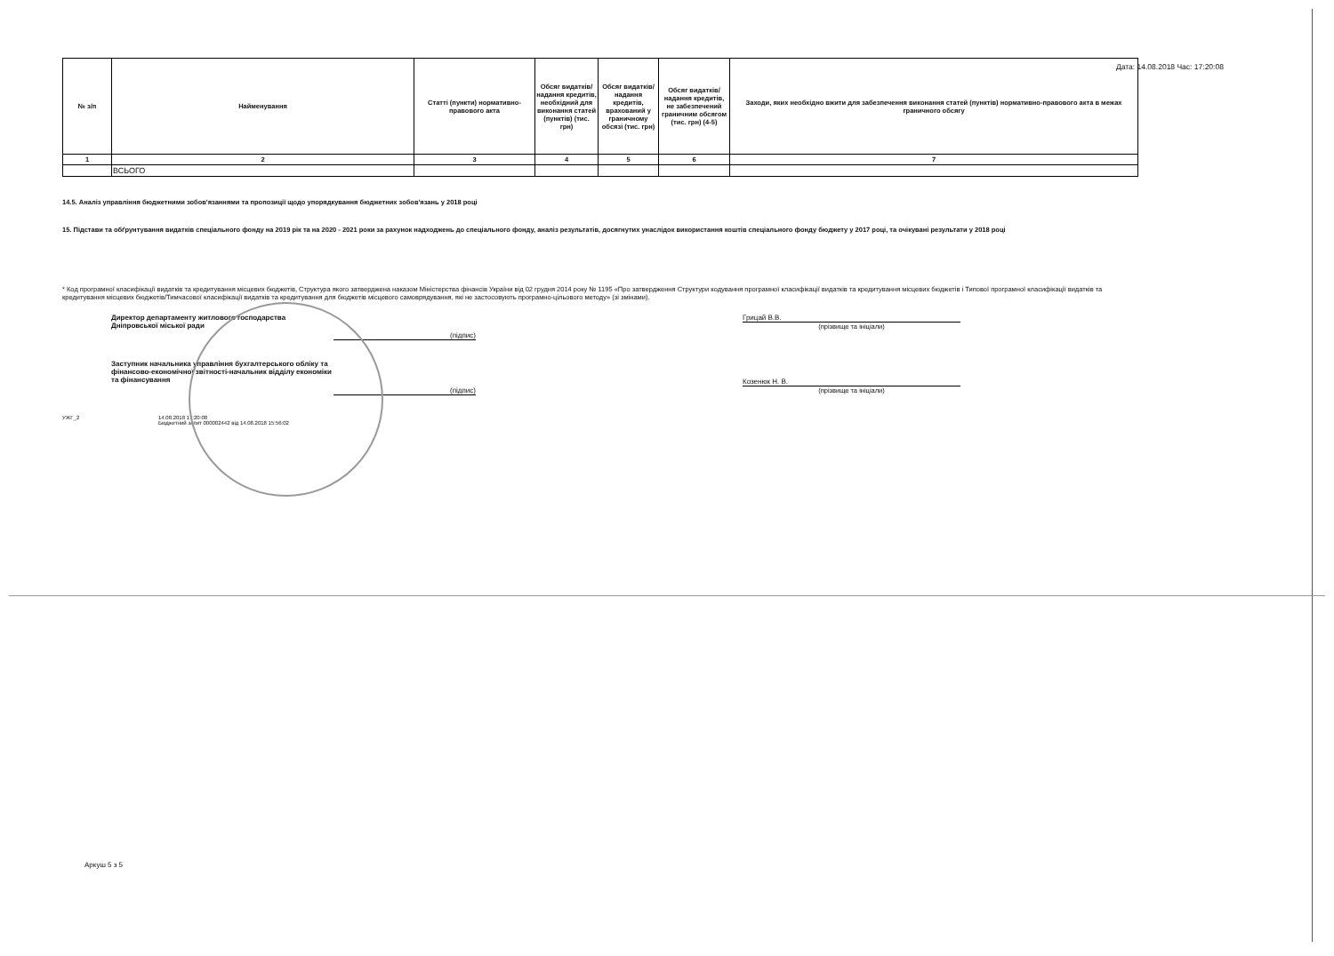Дата: 14.08.2018 Час: 17:20:08
| № з/п | Найменування | Статті (пункти) нормативно-правового акта | Обсяг видатків/ надання кредитів, необхідний для виконання статей (пунктів) (тис. грн) | Обсяг видатків/надання кредитів, врахований у граничному обсязі (тис. грн) | Обсяг видатків/надання кредитів, не забезпечений граничним обсягом (тис. грн) (4-5) | Заходи, яких необхідно вжити для забезпечення виконання статей (пунктів) нормативно-правового акта в межах граничного обсягу |
| --- | --- | --- | --- | --- | --- | --- |
| 1 | 2 | 3 | 4 | 5 | 6 | 7 |
| | ВСЬОГО | | | | | |
14.5. Аналіз управління бюджетними зобов'язаннями та пропозиції щодо упорядкування бюджетних зобов'язань у 2018 році
15. Підстави та обґрунтування видатків спеціального фонду на 2019 рік та на 2020 - 2021 роки за рахунок надходжень до спеціального фонду, аналіз результатів, досягнутих унаслідок використання коштів спеціального фонду бюджету у 2017 році, та очікувані результати у 2018 році
* Код програмної класифікації видатків та кредитування місцевих бюджетів, Структура якого затверджена наказом Міністерства фінансів України від 02 грудня 2014 року № 1195 «Про затвердження Структури кодування програмної класифікації видатків та кредитування місцевих бюджетів і Типової програмної класифікації видатків та кредитування місцевих бюджетів/Тимчасової класифікації видатків та кредитування для бюджетів місцевого самоврядування, які не застосовують програмно-цільового методу» (зі змінами).
Директор департаменту житлового господарства Дніпровської міської ради
(підпис)
Грицай В.В.
(прізвище та ініціали)
Заступник начальника управління бухгалтерського обліку та фінансово-економічної звітності-начальник відділу економіки та фінансування
(підпис)
Козенюк Н. В.
(прізвище та ініціали)
УЖГ_2 14.08.2018 17:20:08
Бюджетний запит 000002442 від 14.08.2018 15:56:02
Аркуш 5 з 5